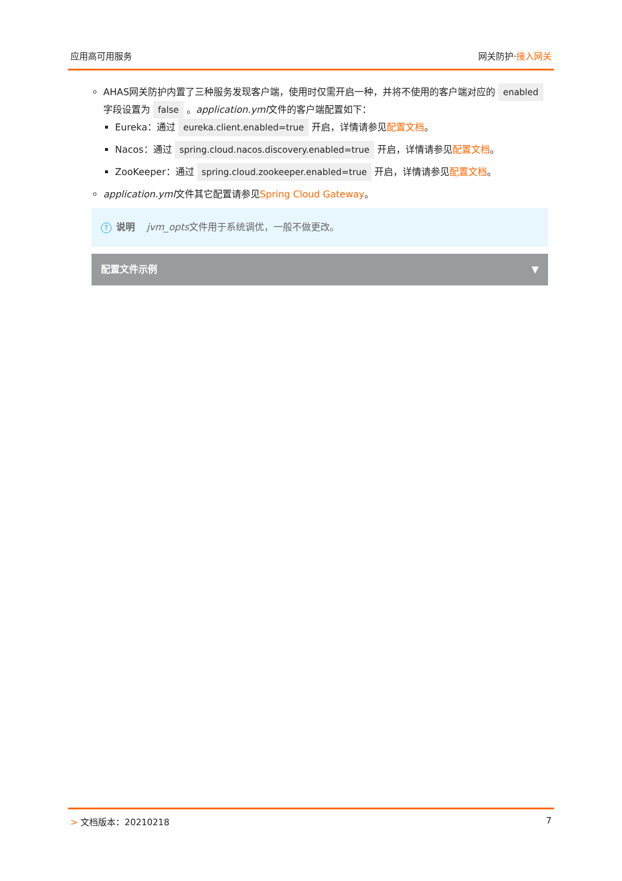应用高可用服务 网关防护·接入网关
AHAS网关防护内置了三种服务发现客户端，使用时仅需开启一种，并将不使用的客户端对应的 enabled 字段设置为 false 。application.yml文件的客户端配置如下：
Eureka：通过 eureka.client.enabled=true 开启，详情请参见配置文档。
Nacos：通过 spring.cloud.nacos.discovery.enabled=true 开启，详情请参见配置文档。
ZooKeeper：通过 spring.cloud.zookeeper.enabled=true 开启，详情请参见配置文档。
application.yml文件其它配置请参见Spring Cloud Gateway。
? 说明 jvm_opts文件用于系统调优，一般不做更改。
配置文件示例 ▼
> 文档版本：20210218 7